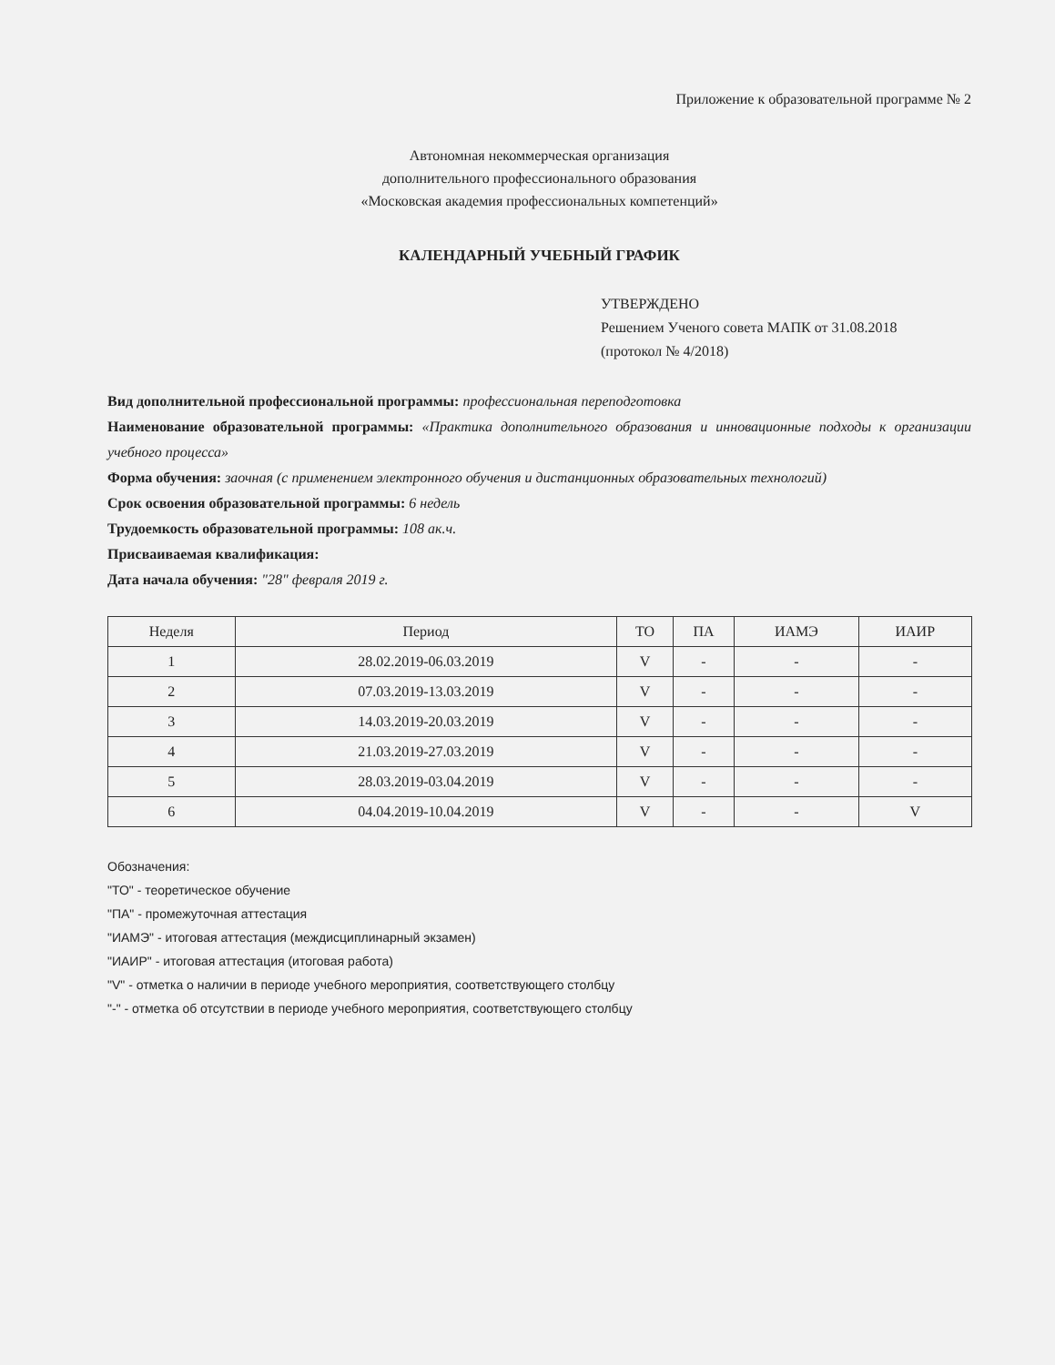Приложение к образовательной программе № 2
Автономная некоммерческая организация
дополнительного профессионального образования
«Московская академия профессиональных компетенций»
КАЛЕНДАРНЫЙ УЧЕБНЫЙ ГРАФИК
УТВЕРЖДЕНО
Решением Ученого совета МАПК от 31.08.2018
(протокол № 4/2018)
Вид дополнительной профессиональной программы: профессиональная переподготовка
Наименование образовательной программы: «Практика дополнительного образования и инновационные подходы к организации учебного процесса»
Форма обучения: заочная (с применением электронного обучения и дистанционных образовательных технологий)
Срок освоения образовательной программы: 6 недель
Трудоемкость образовательной программы: 108 ак.ч.
Присваиваемая квалификация:
Дата начала обучения: "28" февраля 2019 г.
| Неделя | Период | ТО | ПА | ИАМЭ | ИАИР |
| --- | --- | --- | --- | --- | --- |
| 1 | 28.02.2019-06.03.2019 | V | - | - | - |
| 2 | 07.03.2019-13.03.2019 | V | - | - | - |
| 3 | 14.03.2019-20.03.2019 | V | - | - | - |
| 4 | 21.03.2019-27.03.2019 | V | - | - | - |
| 5 | 28.03.2019-03.04.2019 | V | - | - | - |
| 6 | 04.04.2019-10.04.2019 | V | - | - | V |
Обозначения:
"ТО" - теоретическое обучение
"ПА" - промежуточная аттестация
"ИАМЭ" - итоговая аттестация (междисциплинарный экзамен)
"ИАИР" - итоговая аттестация (итоговая работа)
"V" - отметка о наличии в периоде учебного мероприятия, соответствующего столбцу
"-" - отметка об отсутствии в периоде учебного мероприятия, соответствующего столбцу